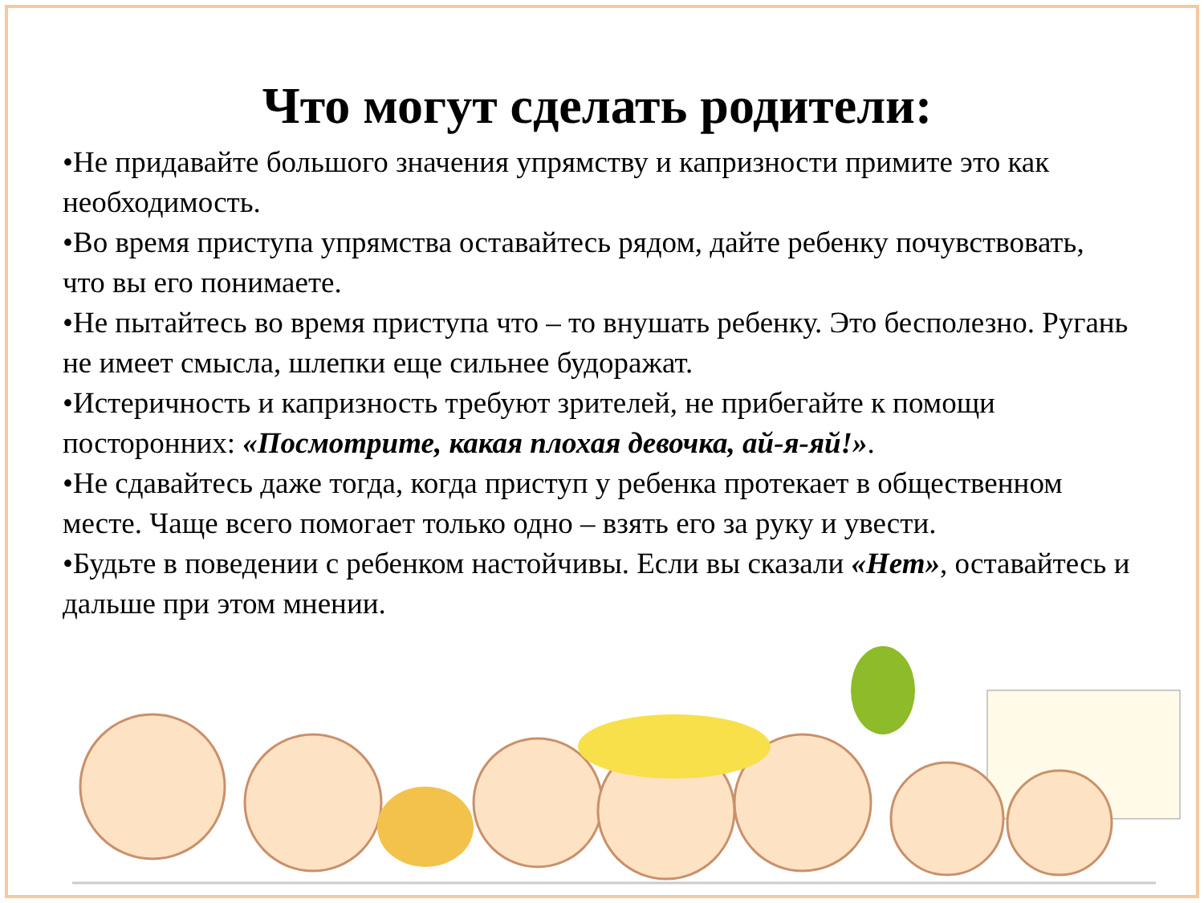Что могут сделать родители:
•Не придавайте большого значения упрямству и капризности примите это как необходимость.
•Во время приступа упрямства оставайтесь рядом, дайте ребенку почувствовать, что вы его понимаете.
•Не пытайтесь во время приступа что – то внушать ребенку. Это бесполезно. Ругань не имеет смысла, шлепки еще сильнее будоражат.
•Истеричность и капризность требуют зрителей, не прибегайте к помощи посторонних: «Посмотрите, какая плохая девочка, ай-я-яй!».
•Не сдавайтесь даже тогда, когда приступ у ребенка протекает в общественном месте. Чаще всего помогает только одно – взять его за руку и увести.
•Будьте в поведении с ребенком настойчивы. Если вы сказали «Нет», оставайтесь и дальше при этом мнении.